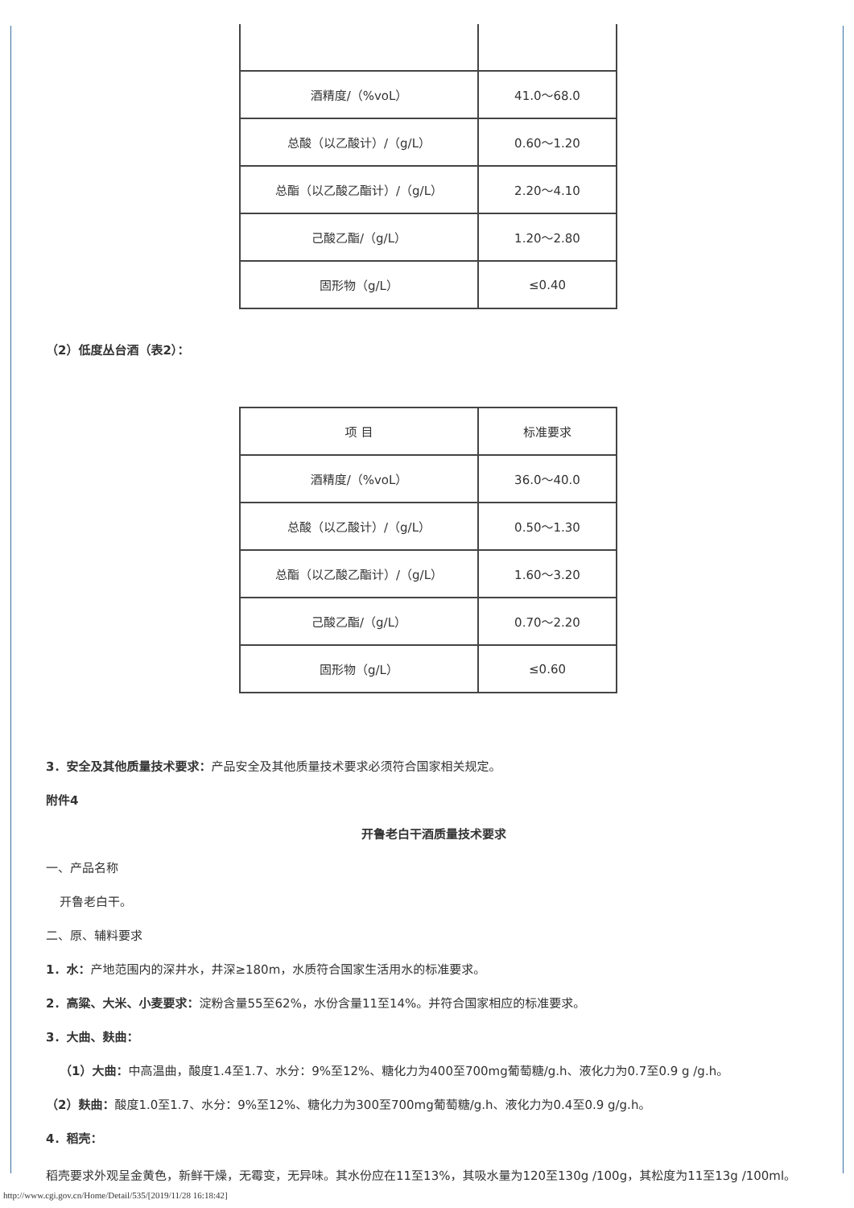| 酒精度/（%voL） | 41.0～68.0 |
| 总酸（以乙酸计）/（g/L） | 0.60～1.20 |
| 总酯（以乙酸乙酯计）/（g/L） | 2.20～4.10 |
| 己酸乙酯/（g/L） | 1.20～2.80 |
| 固形物（g/L） | ≤0.40 |
（2）低度丛台酒（表2）：
| 项 目 | 标准要求 |
| 酒精度/（%voL） | 36.0～40.0 |
| 总酸（以乙酸计）/（g/L） | 0.50～1.30 |
| 总酯（以乙酸乙酯计）/（g/L） | 1.60～3.20 |
| 己酸乙酯/（g/L） | 0.70～2.20 |
| 固形物（g/L） | ≤0.60 |
3．安全及其他质量技术要求：产品安全及其他质量技术要求必须符合国家相关规定。
附件4
开鲁老白干酒质量技术要求
一、产品名称
开鲁老白干。
二、原、辅料要求
1．水：产地范围内的深井水，井深≥180m，水质符合国家生活用水的标准要求。
2．高粱、大米、小麦要求：淀粉含量55至62%，水份含量11至14%。并符合国家相应的标准要求。
3．大曲、麸曲：
（1）大曲：中高温曲，酸度1.4至1.7、水分：9%至12%、糖化力为400至700mg葡萄糖/g.h、液化力为0.7至0.9 g /g.h。
（2）麸曲：酸度1.0至1.7、水分：9%至12%、糖化力为300至700mg葡萄糖/g.h、液化力为0.4至0.9 g/g.h。
4．稻壳：
稻壳要求外观呈金黄色，新鲜干燥，无霉变，无异味。其水份应在11至13%，其吸水量为120至130g /100g，其松度为11至13g /100ml。
http://www.cgi.gov.cn/Home/Detail/535/[2019/11/28 16:18:42]